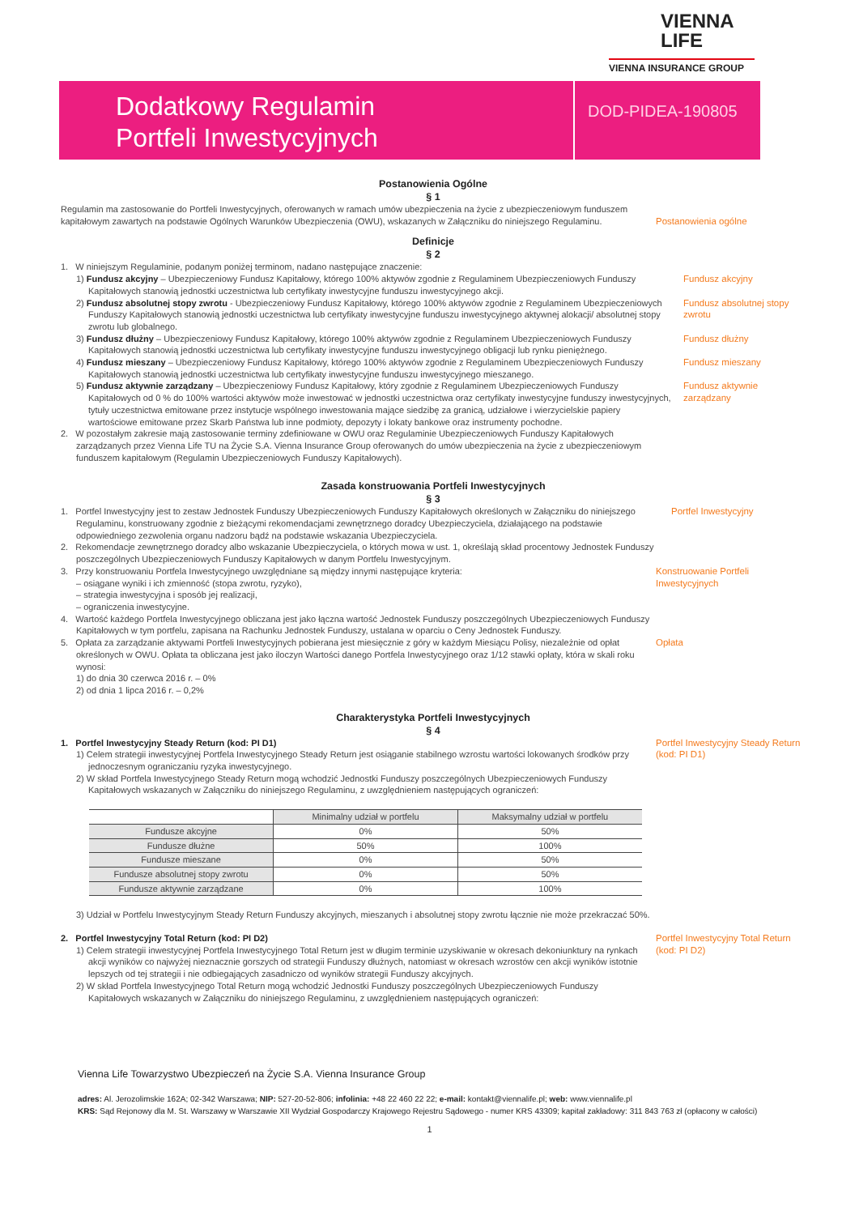VIENNA
LIFE
VIENNA INSURANCE GROUP
Dodatkowy Regulamin
Portfeli Inwestycyjnych
DOD-PIDEA-190805
Postanowienia Ogólne
§ 1
Regulamin ma zastosowanie do Portfeli Inwestycyjnych, oferowanych w ramach umów ubezpieczenia na życie z ubezpieczeniowym funduszem kapitałowym zawartych na podstawie Ogólnych Warunków Ubezpieczenia (OWU), wskazanych w Załączniku do niniejszego Regulaminu.
Postanowienia ogólne
Definicje
§ 2
1. W niniejszym Regulaminie, podanym poniżej terminom, nadano następujące znaczenie:
1) Fundusz akcyjny – Ubezpieczeniowy Fundusz Kapitałowy, którego 100% aktywów zgodnie z Regulaminem Ubezpieczeniowych Funduszy Kapitałowych stanowią jednostki uczestnictwa lub certyfikaty inwestycyjne funduszu inwestycyjnego akcji.
Fundusz akcyjny
2) Fundusz absolutnej stopy zwrotu - Ubezpieczeniowy Fundusz Kapitałowy, którego 100% aktywów zgodnie z Regulaminem Ubezpieczeniowych Funduszy Kapitałowych stanowią jednostki uczestnictwa lub certyfikaty inwestycyjne funduszu inwestycyjnego aktywnej alokacji/ absolutnej stopy zwrotu lub globalnego.
Fundusz absolutnej stopy zwrotu
3) Fundusz dłużny – Ubezpieczeniowy Fundusz Kapitałowy, którego 100% aktywów zgodnie z Regulaminem Ubezpieczeniowych Funduszy Kapitałowych stanowią jednostki uczestnictwa lub certyfikaty inwestycyjne funduszu inwestycyjnego obligacji lub rynku pieniężnego.
Fundusz dłużny
4) Fundusz mieszany – Ubezpieczeniowy Fundusz Kapitałowy, którego 100% aktywów zgodnie z Regulaminem Ubezpieczeniowych Funduszy Kapitałowych stanowią jednostki uczestnictwa lub certyfikaty inwestycyjne funduszu inwestycyjnego mieszanego.
Fundusz mieszany
5) Fundusz aktywnie zarządzany – Ubezpieczeniowy Fundusz Kapitałowy, który zgodnie z Regulaminem Ubezpieczeniowych Funduszy Kapitałowych od 0 % do 100% wartości aktywów może inwestować w jednostki uczestnictwa oraz certyfikaty inwestycyjne funduszy inwestycyjnych, tytuły uczestnictwa emitowane przez instytucje wspólnego inwestowania mające siedzibę za granicą, udziałowe i wierzycielskie papiery wartościowe emitowane przez Skarb Państwa lub inne podmioty, depozyty i lokaty bankowe oraz instrumenty pochodne.
Fundusz aktywnie zarządzany
2. W pozostałym zakresie mają zastosowanie terminy zdefiniowane w OWU oraz Regulaminie Ubezpieczeniowych Funduszy Kapitałowych zarządzanych przez Vienna Life TU na Życie S.A. Vienna Insurance Group oferowanych do umów ubezpieczenia na życie z ubezpieczeniowym funduszem kapitałowym (Regulamin Ubezpieczeniowych Funduszy Kapitałowych).
Zasada konstruowania Portfeli Inwestycyjnych
§ 3
1. Portfel Inwestycyjny jest to zestaw Jednostek Funduszy Ubezpieczeniowych Funduszy Kapitałowych określonych w Załączniku do niniejszego Regulaminu, konstruowany zgodnie z bieżącymi rekomendacjami zewnętrznego doradcy Ubezpieczyciela, działającego na podstawie odpowiedniego zezwolenia organu nadzoru bądź na podstawie wskazania Ubezpieczyciela.
Portfel Inwestycyjny
2. Rekomendacje zewnętrznego doradcy albo wskazanie Ubezpieczyciela, o których mowa w ust. 1, określają skład procentowy Jednostek Funduszy poszczególnych Ubezpieczeniowych Funduszy Kapitałowych w danym Portfelu Inwestycyjnym.
3. Przy konstruowaniu Portfela Inwestycyjnego uwzględniane są między innymi następujące kryteria:
– osiągane wyniki i ich zmienność (stopa zwrotu, ryzyko),
– strategia inwestycyjna i sposób jej realizacji,
– ograniczenia inwestycyjne.
Konstruowanie Portfeli Inwestycyjnych
4. Wartość każdego Portfela Inwestycyjnego obliczana jest jako łączna wartość Jednostek Funduszy poszczególnych Ubezpieczeniowych Funduszy Kapitałowych w tym portfelu, zapisana na Rachunku Jednostek Funduszy, ustalana w oparciu o Ceny Jednostek Funduszy.
5. Opłata za zarządzanie aktywami Portfeli Inwestycyjnych pobierana jest miesięcznie z góry w każdym Miesiącu Polisy, niezależnie od opłat określonych w OWU. Opłata ta obliczana jest jako iloczyn Wartości danego Portfela Inwestycyjnego oraz 1/12 stawki opłaty, która w skali roku wynosi:
1) do dnia 30 czerwca 2016 r. – 0%
2) od dnia 1 lipca 2016 r. – 0,2%
Opłata
Charakterystyka Portfeli Inwestycyjnych
§ 4
1. Portfel Inwestycyjny Steady Return (kod: PI D1)
1) Celem strategii inwestycyjnej Portfela Inwestycyjnego Steady Return jest osiąganie stabilnego wzrostu wartości lokowanych środków przy jednoczesnym ograniczaniu ryzyka inwestycyjnego.
2) W skład Portfela Inwestycyjnego Steady Return mogą wchodzić Jednostki Funduszy poszczególnych Ubezpieczeniowych Funduszy Kapitałowych wskazanych w Załączniku do niniejszego Regulaminu, z uwzględnieniem następujących ograniczeń:
Portfel Inwestycyjny Steady Return
(kod: PI D1)
| | Minimalny udział w portfelu | Maksymalny udział w portfelu |
| --- | --- | --- |
| Fundusze akcyjne | 0% | 50% |
| Fundusze dłużne | 50% | 100% |
| Fundusze mieszane | 0% | 50% |
| Fundusze absolutnej stopy zwrotu | 0% | 50% |
| Fundusze aktywnie zarządzane | 0% | 100% |
3) Udział w Portfelu Inwestycyjnym Steady Return Funduszy akcyjnych, mieszanych i absolutnej stopy zwrotu łącznie nie może przekraczać 50%.
2. Portfel Inwestycyjny Total Return (kod: PI D2)
1) Celem strategii inwestycyjnej Portfela Inwestycyjnego Total Return jest w długim terminie uzyskiwanie w okresach dekoniunktury na rynkach akcji wyników co najwyżej nieznacznie gorszych od strategii Funduszy dłużnych, natomiast w okresach wzrostów cen akcji wyników istotnie lepszych od tej strategii i nie odbiegających zasadniczo od wyników strategii Funduszy akcyjnych.
2) W skład Portfela Inwestycyjnego Total Return mogą wchodzić Jednostki Funduszy poszczególnych Ubezpieczeniowych Funduszy Kapitałowych wskazanych w Załączniku do niniejszego Regulaminu, z uwzględnieniem następujących ograniczeń:
Portfel Inwestycyjny Total Return
(kod: PI D2)
Vienna Life Towarzystwo Ubezpieczeń na Życie S.A. Vienna Insurance Group
adres: Al. Jerozolimskie 162A; 02-342 Warszawa; NIP: 527-20-52-806; infolinia: +48 22 460 22 22; e-mail: kontakt@viennalife.pl; web: www.viennalife.pl
KRS: Sąd Rejonowy dla M. St. Warszawy w Warszawie XII Wydział Gospodarczy Krajowego Rejestru Sądowego - numer KRS 43309; kapitał zakładowy: 311 843 763 zł (opłacony w całości)
1